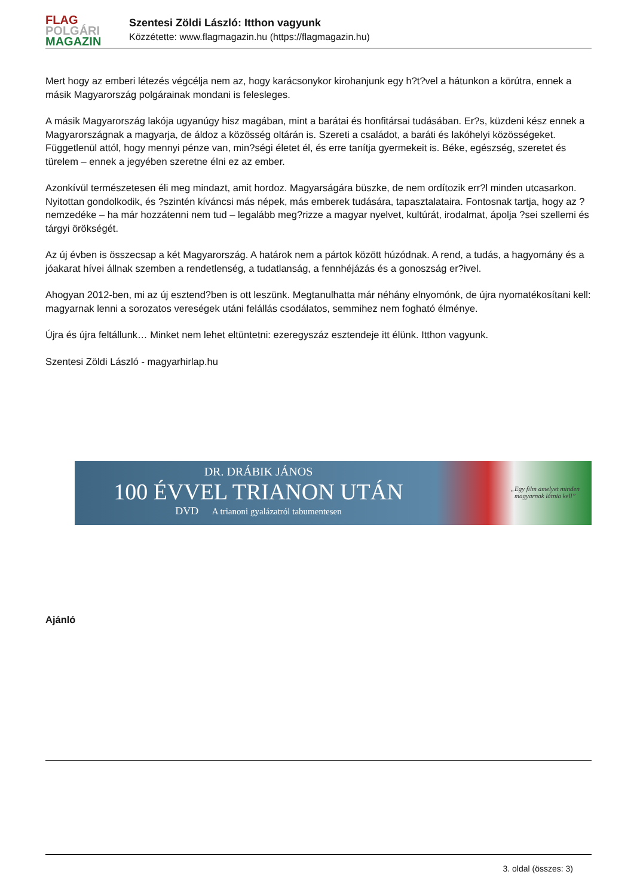FLAG
POLGÁRI
MAGAZIN
Szentesi Zöldi László: Itthon vagyunk
Közzétette: www.flagmagazin.hu (https://flagmagazin.hu)
Mert hogy az emberi létezés végcélja nem az, hogy karácsonykor kirohanjunk egy h?t?vel a hátunkon a körútra, ennek a másik Magyarország polgárainak mondani is felesleges.
A másik Magyarország lakója ugyanúgy hisz magában, mint a barátai és honfitársai tudásában. Er?s, küzdeni kész ennek a Magyarországnak a magyarja, de áldoz a közösség oltárán is. Szereti a családot, a baráti és lakóhelyi közösségeket. Függetlenül attól, hogy mennyi pénze van, min?ségi életet él, és erre tanítja gyermekeit is. Béke, egészség, szeretet és türelem – ennek a jegyében szeretne élni ez az ember.
Azonkívül természetesen éli meg mindazt, amit hordoz. Magyarságára büszke, de nem ordítozik err?l minden utcasarkon. Nyitottan gondolkodik, és ?szintén kíváncsi más népek, más emberek tudására, tapasztalataira. Fontosnak tartja, hogy az ? nemzedéke – ha már hozzátenni nem tud – legalább meg?rizze a magyar nyelvet, kultúrát, irodalmat, ápolja ?sei szellemi és tárgyi örökségét.
Az új évben is összecsap a két Magyarország. A határok nem a pártok között húzódnak. A rend, a tudás, a hagyomány és a jóakarat hívei állnak szemben a rendetlenség, a tudatlanság, a fennhéjázás és a gonoszság er?ivel.
Ahogyan 2012-ben, mi az új esztend?ben is ott leszünk. Megtanulhatta már néhány elnyomónk, de újra nyomatékosítani kell: magyarnak lenni a sorozatos vereségek utáni felállás csodálatos, semmihez nem fogható élménye.
Újra és újra feltállunk… Minket nem lehet eltüntetni: ezeregyszáz esztendeje itt élünk. Itthon vagyunk.
Szentesi Zöldi László - magyarhirlap.hu
DR. DRÁBIK JÁNOS
100 ÉVVEL TRIANON UTÁN
DVD A trianoni gyalázatról tabumentesen
„Egy film amelyet minden
magyarnak látnia kell”
Ajánló
3. oldal (összes: 3)